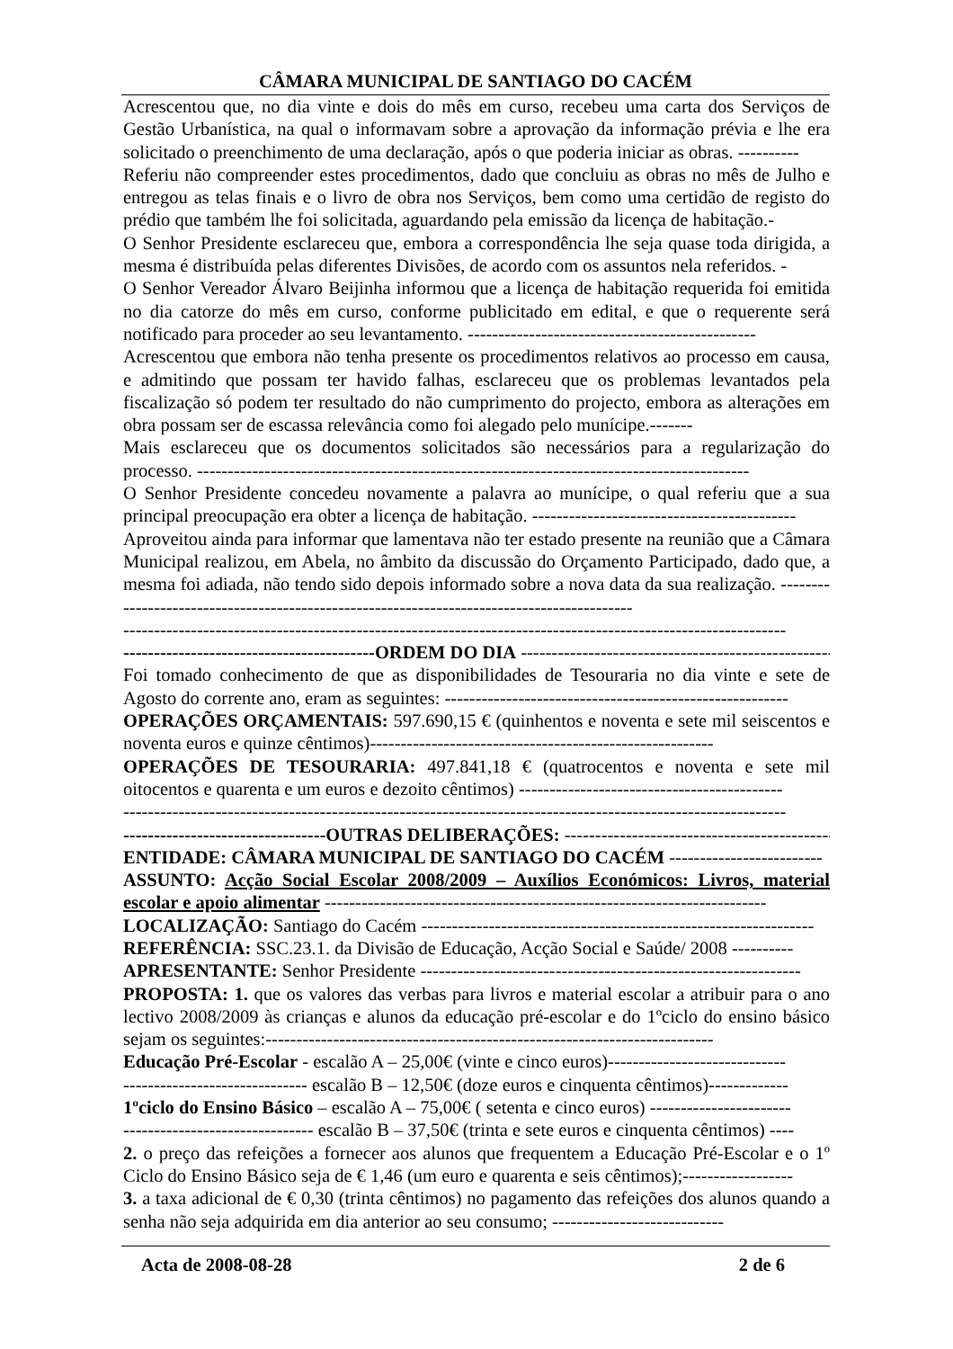CÂMARA MUNICIPAL DE SANTIAGO DO CACÉM
Acrescentou que, no dia vinte e dois do mês em curso, recebeu uma carta dos Serviços de Gestão Urbanística, na qual o informavam sobre a aprovação da informação prévia e lhe era solicitado o preenchimento de uma declaração, após o que poderia iniciar as obras. ----------
Referiu não compreender estes procedimentos, dado que concluiu as obras no mês de Julho e entregou as telas finais e o livro de obra nos Serviços, bem como uma certidão de registo do prédio que também lhe foi solicitada, aguardando pela emissão da licença de habitação.-
O Senhor Presidente esclareceu que, embora a correspondência lhe seja quase toda dirigida, a mesma é distribuída pelas diferentes Divisões, de acordo com os assuntos nela referidos. -
O Senhor Vereador Álvaro Beijinha informou que a licença de habitação requerida foi emitida no dia catorze do mês em curso, conforme publicitado em edital, e que o requerente será notificado para proceder ao seu levantamento. -----------------------------------------------
Acrescentou que embora não tenha presente os procedimentos relativos ao processo em causa, e admitindo que possam ter havido falhas, esclareceu que os problemas levantados pela fiscalização só podem ter resultado do não cumprimento do projecto, embora as alterações em obra possam ser de escassa relevância como foi alegado pelo munícipe.-------
Mais esclareceu que os documentos solicitados são necessários para a regularização do processo. ------------------------------------------------------------------------------------------
O Senhor Presidente concedeu novamente a palavra ao munícipe, o qual referiu que a sua principal preocupação era obter a licença de habitação. -------------------------------------------
Aproveitou ainda para informar que lamentava não ter estado presente na reunião que a Câmara Municipal realizou, em Abela, no âmbito da discussão do Orçamento Participado, dado que, a mesma foi adiada, não tendo sido depois informado sobre a nova data da sua realização. -------------------------------------------------------------------------------------------
------------------------------------------------------------------------------------------------------------
-----------------------------------------ORDEM DO DIA ---------------------------------------------------
Foi tomado conhecimento de que as disponibilidades de Tesouraria no dia vinte e sete de Agosto do corrente ano, eram as seguintes: --------------------------------------------------------
OPERAÇÕES ORÇAMENTAIS: 597.690,15 € (quinhentos e noventa e sete mil seiscentos e noventa euros e quinze cêntimos)--------------------------------------------------------
OPERAÇÕES DE TESOURARIA: 497.841,18 € (quatrocentos e noventa e sete mil oitocentos e quarenta e um euros e dezoito cêntimos) -------------------------------------------
------------------------------------------------------------------------------------------------------------
---------------------------------OUTRAS DELIBERAÇÕES: ------------------------------------------------
ENTIDADE: CÂMARA MUNICIPAL DE SANTIAGO DO CACÉM -------------------------
ASSUNTO: Acção Social Escolar 2008/2009 – Auxílios Económicos: Livros, material escolar e apoio alimentar ------------------------------------------------------------------------
LOCALIZAÇÃO: Santiago do Cacém ----------------------------------------------------------------
REFERÊNCIA: SSC.23.1. da Divisão de Educação, Acção Social e Saúde/ 2008 ----------
APRESENTANTE: Senhor Presidente --------------------------------------------------------------
PROPOSTA: 1. que os valores das verbas para livros e material escolar a atribuir para o ano lectivo 2008/2009 às crianças e alunos da educação pré-escolar e do 1ºciclo do ensino básico sejam os seguintes:-------------------------------------------------------------------------
Educação Pré-Escolar - escalão A – 25,00€ (vinte e cinco euros)-----------------------------
------------------------------ escalão B – 12,50€ (doze euros e cinquenta cêntimos)-------------
1ºciclo do Ensino Básico – escalão A – 75,00€ ( setenta e cinco euros) -----------------------
------------------------------- escalão B – 37,50€ (trinta e sete euros e cinquenta cêntimos) ----
2. o preço das refeições a fornecer aos alunos que frequentem a Educação Pré-Escolar e o 1º Ciclo do Ensino Básico seja de € 1,46 (um euro e quarenta e seis cêntimos);------------------
3. a taxa adicional de € 0,30 (trinta cêntimos) no pagamento das refeições dos alunos quando a senha não seja adquirida em dia anterior ao seu consumo; ----------------------------
Acta de 2008-08-28 2 de 6